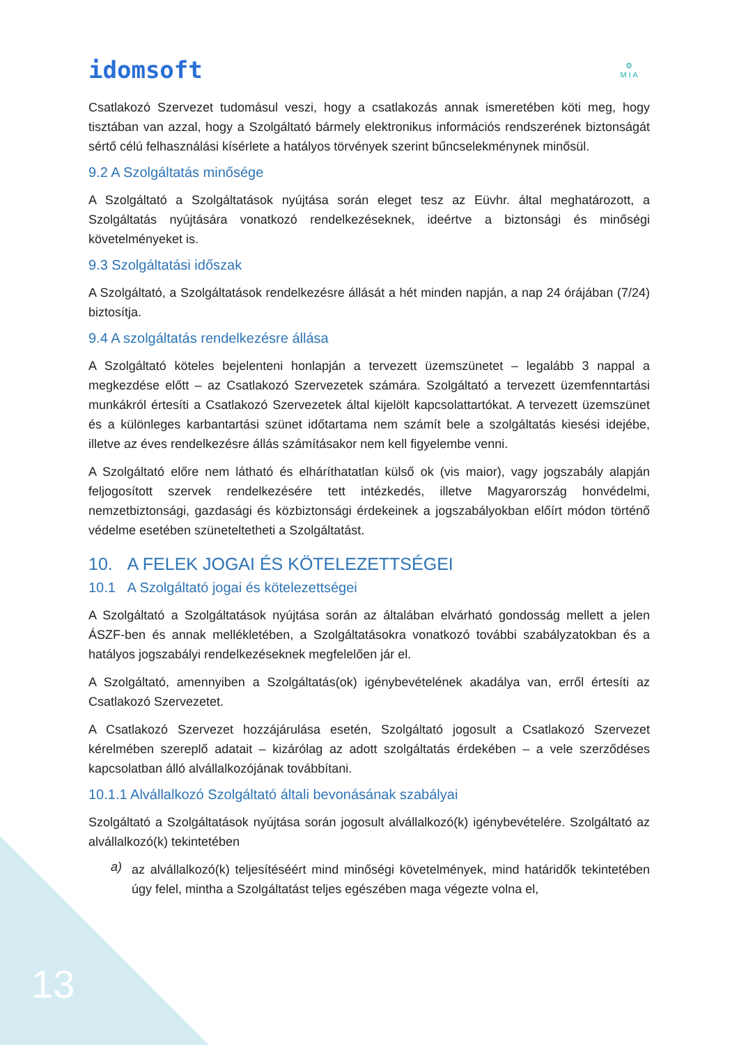idomsoft
⚙
M I A
Csatlakozó Szervezet tudomásul veszi, hogy a csatlakozás annak ismeretében köti meg, hogy tisztában van azzal, hogy a Szolgáltató bármely elektronikus információs rendszerének biztonságát sértő célú felhasználási kísérlete a hatályos törvények szerint bűncselekménynek minősül.
9.2 A Szolgáltatás minősége
A Szolgáltató a Szolgáltatások nyújtása során eleget tesz az Eüvhr. által meghatározott, a Szolgáltatás nyújtására vonatkozó rendelkezéseknek, ideértve a biztonsági és minőségi követelményeket is.
9.3 Szolgáltatási időszak
A Szolgáltató, a Szolgáltatások rendelkezésre állását a hét minden napján, a nap 24 órájában (7/24) biztosítja.
9.4 A szolgáltatás rendelkezésre állása
A Szolgáltató köteles bejelenteni honlapján a tervezett üzemszünetet – legalább 3 nappal a megkezdése előtt – az Csatlakozó Szervezetek számára. Szolgáltató a tervezett üzemfenntartási munkákról értesíti a Csatlakozó Szervezetek által kijelölt kapcsolattartókat. A tervezett üzemszünet és a különleges karbantartási szünet időtartama nem számít bele a szolgáltatás kiesési idejébe, illetve az éves rendelkezésre állás számításakor nem kell figyelembe venni.
A Szolgáltató előre nem látható és elháríthatatlan külső ok (vis maior), vagy jogszabály alapján feljogosított szervek rendelkezésére tett intézkedés, illetve Magyarország honvédelmi, nemzetbiztonsági, gazdasági és közbiztonsági érdekeinek a jogszabályokban előírt módon történő védelme esetében szüneteltetheti a Szolgáltatást.
10. A FELEK JOGAI ÉS KÖTELEZETTSÉGEI
10.1 A Szolgáltató jogai és kötelezettségei
A Szolgáltató a Szolgáltatások nyújtása során az általában elvárható gondosság mellett a jelen ÁSZF-ben és annak mellékletében, a Szolgáltatásokra vonatkozó további szabályzatokban és a hatályos jogszabályi rendelkezéseknek megfelelően jár el.
A Szolgáltató, amennyiben a Szolgáltatás(ok) igénybevételének akadálya van, erről értesíti az Csatlakozó Szervezetet.
A Csatlakozó Szervezet hozzájárulása esetén, Szolgáltató jogosult a Csatlakozó Szervezet kérelmében szereplő adatait – kizárólag az adott szolgáltatás érdekében – a vele szerződéses kapcsolatban álló alvállalkozójának továbbítani.
10.1.1 Alvállalkozó Szolgáltató általi bevonásának szabályai
Szolgáltató a Szolgáltatások nyújtása során jogosult alvállalkozó(k) igénybevételére. Szolgáltató az alvállalkozó(k) tekintetében
a)
az alvállalkozó(k) teljesítéséért mind minőségi követelmények, mind határidők tekintetében úgy felel, mintha a Szolgáltatást teljes egészében maga végezte volna el,
13